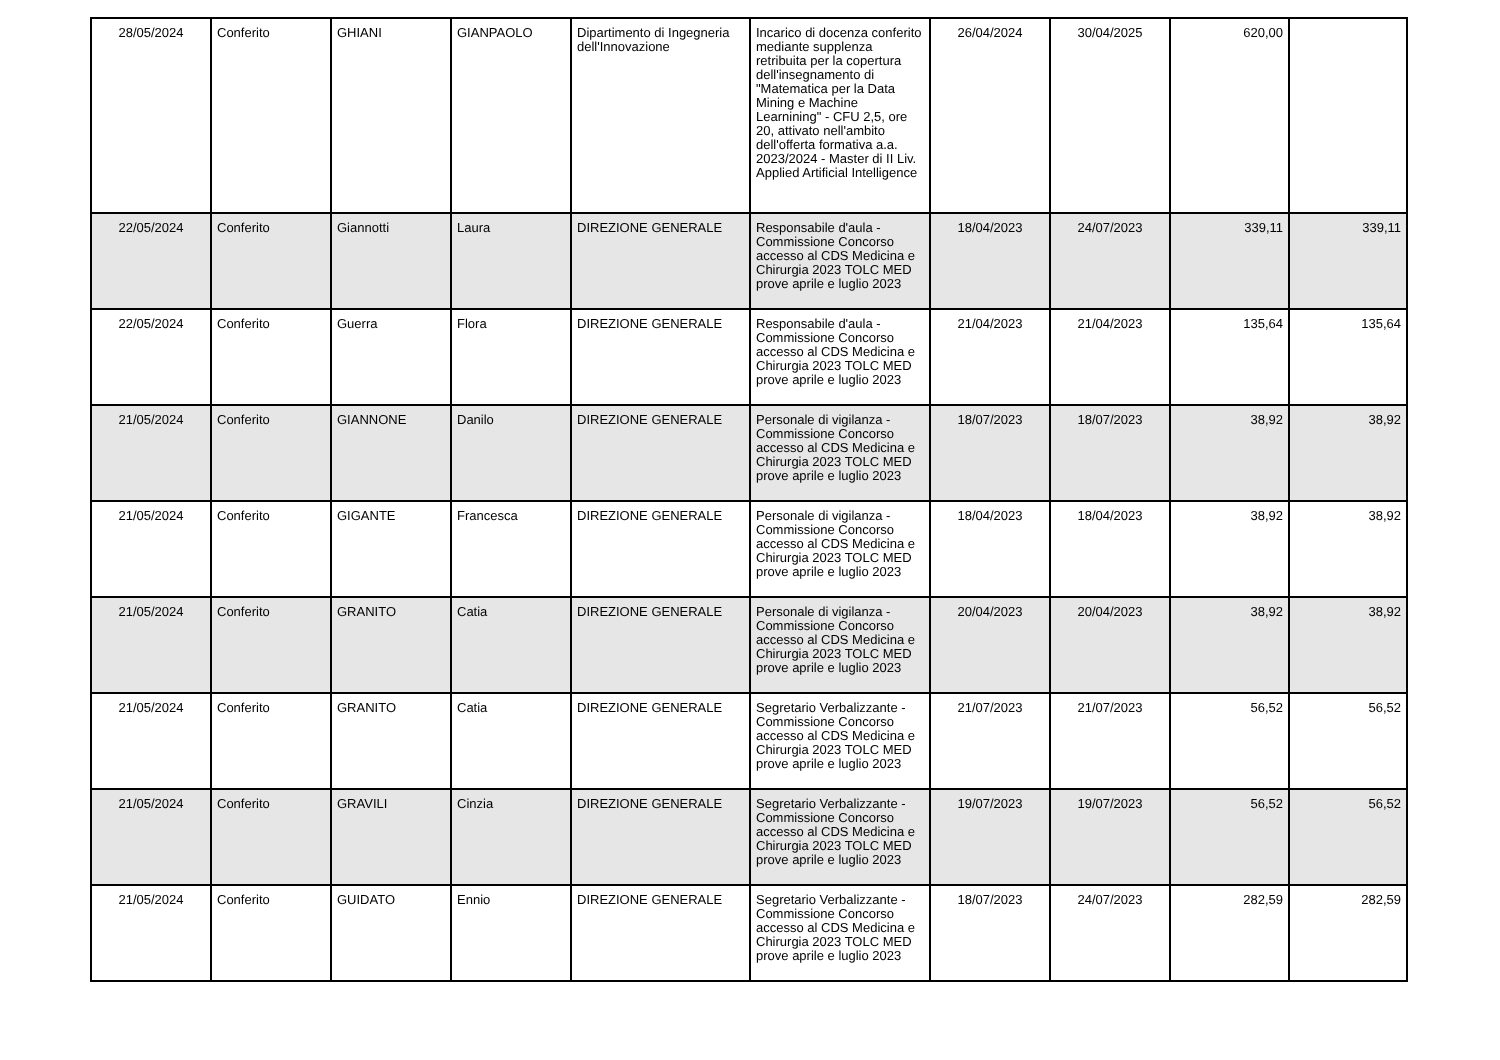| 28/05/2024 | Conferito | GHIANI | GIANPAOLO | Dipartimento di Ingegneria dell'Innovazione | Incarico di docenza conferito mediante supplenza retribuita per la copertura dell'insegnamento di "Matematica per la Data Mining e Machine Learnining" - CFU 2,5, ore 20, attivato nell'ambito dell'offerta formativa a.a. 2023/2024 - Master di II Liv. Applied Artificial Intelligence | 26/04/2024 | 30/04/2025 | 620,00 | |
| 22/05/2024 | Conferito | Giannotti | Laura | DIREZIONE GENERALE | Responsabile d'aula - Commissione Concorso accesso al CDS Medicina e Chirurgia 2023 TOLC MED prove aprile e luglio 2023 | 18/04/2023 | 24/07/2023 | 339,11 | 339,11 |
| 22/05/2024 | Conferito | Guerra | Flora | DIREZIONE GENERALE | Responsabile d'aula - Commissione Concorso accesso al CDS Medicina e Chirurgia 2023 TOLC MED prove aprile e luglio 2023 | 21/04/2023 | 21/04/2023 | 135,64 | 135,64 |
| 21/05/2024 | Conferito | GIANNONE | Danilo | DIREZIONE GENERALE | Personale di vigilanza - Commissione Concorso accesso al CDS Medicina e Chirurgia 2023 TOLC MED prove aprile e luglio 2023 | 18/07/2023 | 18/07/2023 | 38,92 | 38,92 |
| 21/05/2024 | Conferito | GIGANTE | Francesca | DIREZIONE GENERALE | Personale di vigilanza - Commissione Concorso accesso al CDS Medicina e Chirurgia 2023 TOLC MED prove aprile e luglio 2023 | 18/04/2023 | 18/04/2023 | 38,92 | 38,92 |
| 21/05/2024 | Conferito | GRANITO | Catia | DIREZIONE GENERALE | Personale di vigilanza - Commissione Concorso accesso al CDS Medicina e Chirurgia 2023 TOLC MED prove aprile e luglio 2023 | 20/04/2023 | 20/04/2023 | 38,92 | 38,92 |
| 21/05/2024 | Conferito | GRANITO | Catia | DIREZIONE GENERALE | Segretario Verbalizzante - Commissione Concorso accesso al CDS Medicina e Chirurgia 2023 TOLC MED prove aprile e luglio 2023 | 21/07/2023 | 21/07/2023 | 56,52 | 56,52 |
| 21/05/2024 | Conferito | GRAVILI | Cinzia | DIREZIONE GENERALE | Segretario Verbalizzante - Commissione Concorso accesso al CDS Medicina e Chirurgia 2023 TOLC MED prove aprile e luglio 2023 | 19/07/2023 | 19/07/2023 | 56,52 | 56,52 |
| 21/05/2024 | Conferito | GUIDATO | Ennio | DIREZIONE GENERALE | Segretario Verbalizzante - Commissione Concorso accesso al CDS Medicina e Chirurgia 2023 TOLC MED prove aprile e luglio 2023 | 18/07/2023 | 24/07/2023 | 282,59 | 282,59 |